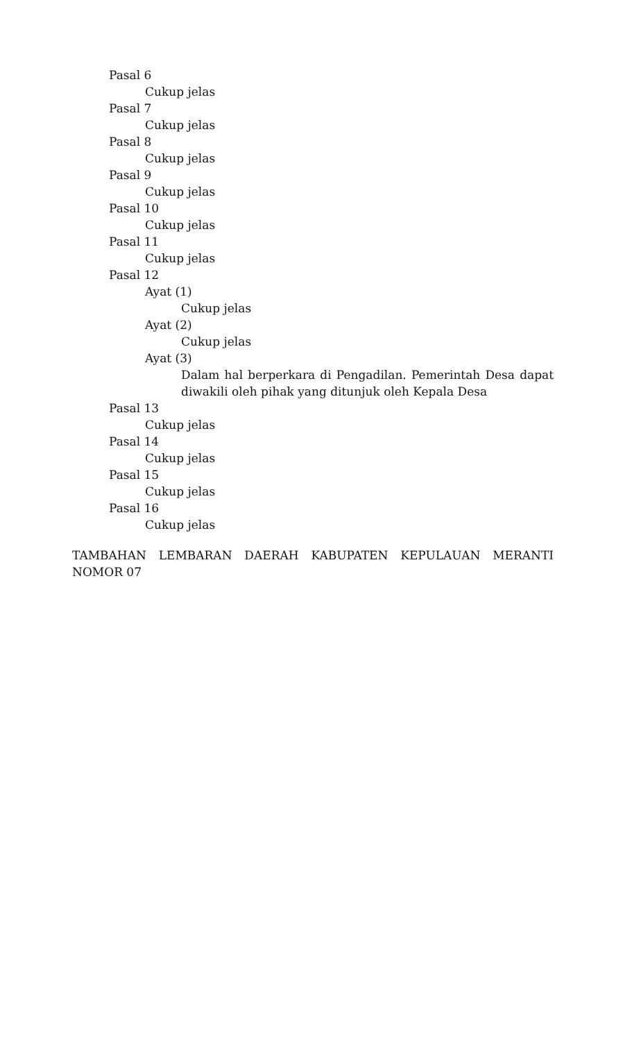Pasal 6
Cukup jelas
Pasal 7
Cukup jelas
Pasal 8
Cukup jelas
Pasal 9
Cukup jelas
Pasal 10
Cukup jelas
Pasal 11
Cukup jelas
Pasal 12
Ayat (1)
Cukup jelas
Ayat (2)
Cukup jelas
Ayat (3)
Dalam hal berperkara di Pengadilan. Pemerintah Desa dapat diwakili oleh pihak yang ditunjuk oleh Kepala Desa
Pasal 13
Cukup jelas
Pasal 14
Cukup jelas
Pasal 15
Cukup jelas
Pasal 16
Cukup jelas
TAMBAHAN LEMBARAN DAERAH KABUPATEN KEPULAUAN MERANTI NOMOR 07